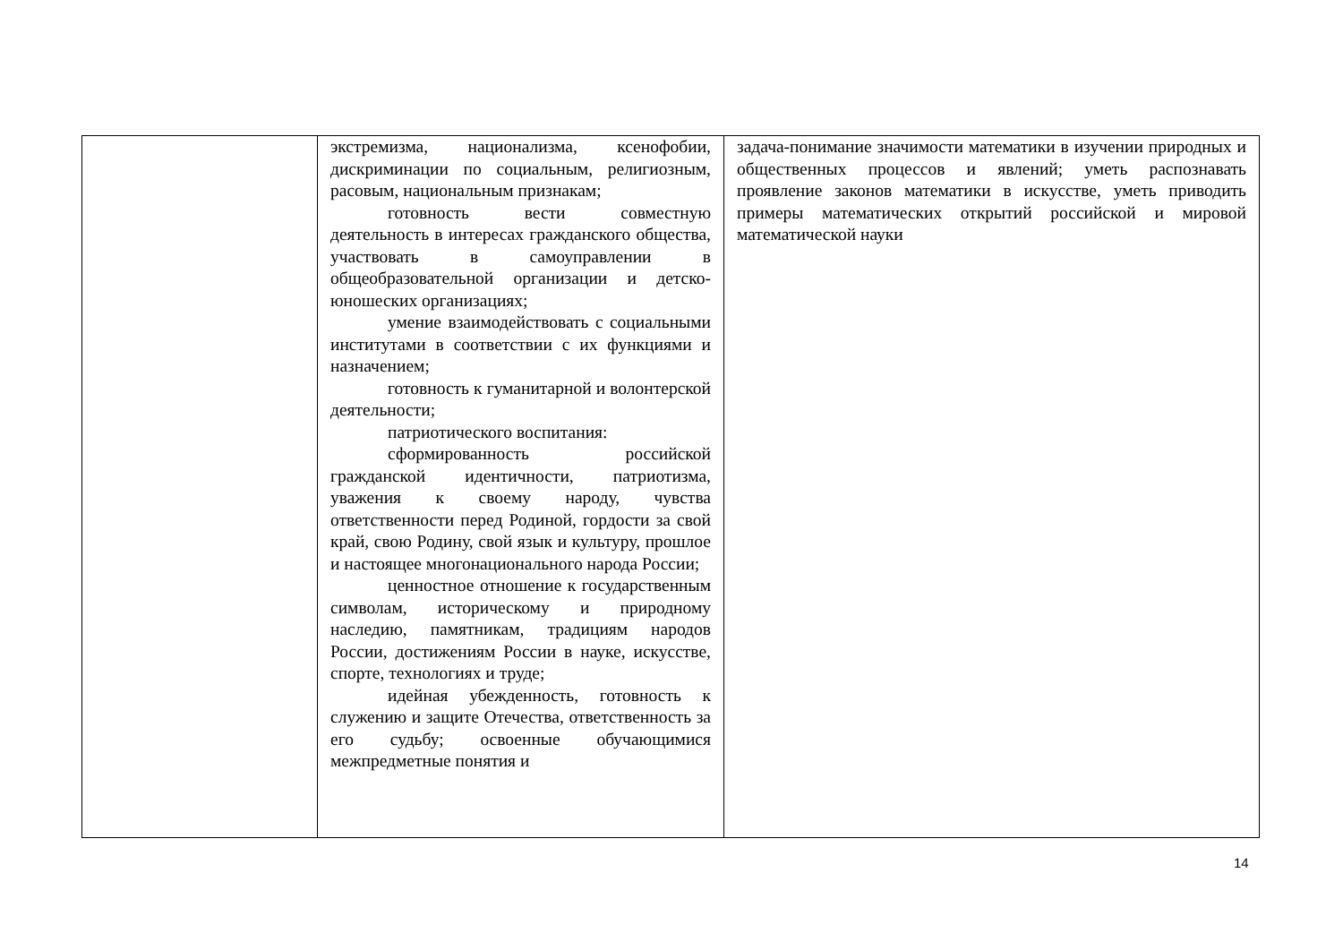| | экстремизма, национализма, ксенофобии, дискриминации по социальным, религиозным, расовым, национальным признакам; готовность вести совместную деятельность в интересах гражданского общества, участвовать в самоуправлении в общеобразовательной организации и детско-юношеских организациях; умение взаимодействовать с социальными институтами в соответствии с их функциями и назначением; готовность к гуманитарной и волонтерской деятельности; патриотического воспитания: сформированность российской гражданской идентичности, патриотизма, уважения к своему народу, чувства ответственности перед Родиной, гордости за свой край, свою Родину, свой язык и культуру, прошлое и настоящее многонационального народа России; ценностное отношение к государственным символам, историческому и природному наследию, памятникам, традициям народов России, достижениям России в науке, искусстве, спорте, технологиях и труде; идейная убежденность, готовность к служению и защите Отечества, ответственность за его судьбу; освоенные обучающимися межпредметные понятия и | задача-понимание значимости математики в изучении природных и общественных процессов и явлений; уметь распознавать проявление законов математики в искусстве, уметь приводить примеры математических открытий российской и мировой математической науки |
14